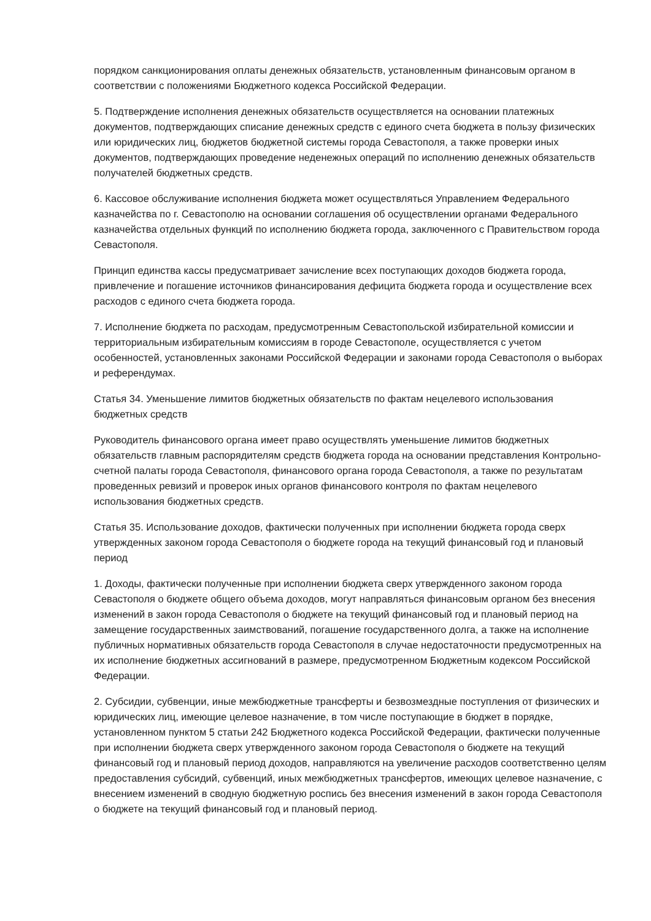порядком санкционирования оплаты денежных обязательств, установленным финансовым органом в соответствии с положениями Бюджетного кодекса Российской Федерации.
5. Подтверждение исполнения денежных обязательств осуществляется на основании платежных документов, подтверждающих списание денежных средств с единого счета бюджета в пользу физических или юридических лиц, бюджетов бюджетной системы города Севастополя, а также проверки иных документов, подтверждающих проведение неденежных операций по исполнению денежных обязательств получателей бюджетных средств.
6. Кассовое обслуживание исполнения бюджета может осуществляться Управлением Федерального казначейства по г. Севастополю на основании соглашения об осуществлении органами Федерального казначейства отдельных функций по исполнению бюджета города, заключенного с Правительством города Севастополя.
Принцип единства кассы предусматривает зачисление всех поступающих доходов бюджета города, привлечение и погашение источников финансирования дефицита бюджета города и осуществление всех расходов с единого счета бюджета города.
7. Исполнение бюджета по расходам, предусмотренным Севастопольской избирательной комиссии и территориальным избирательным комиссиям в городе Севастополе, осуществляется с учетом особенностей, установленных законами Российской Федерации и законами города Севастополя о выборах и референдумах.
Статья 34. Уменьшение лимитов бюджетных обязательств по фактам нецелевого использования бюджетных средств
Руководитель финансового органа имеет право осуществлять уменьшение лимитов бюджетных обязательств главным распорядителям средств бюджета города на основании представления Контрольно-счетной палаты города Севастополя, финансового органа города Севастополя, а также по результатам проведенных ревизий и проверок иных органов финансового контроля по фактам нецелевого использования бюджетных средств.
Статья 35. Использование доходов, фактически полученных при исполнении бюджета города сверх утвержденных законом города Севастополя о бюджете города на текущий финансовый год и плановый период
1. Доходы, фактически полученные при исполнении бюджета сверх утвержденного законом города Севастополя о бюджете общего объема доходов, могут направляться финансовым органом без внесения изменений в закон города Севастополя о бюджете на текущий финансовый год и плановый период на замещение государственных заимствований, погашение государственного долга, а также на исполнение публичных нормативных обязательств города Севастополя в случае недостаточности предусмотренных на их исполнение бюджетных ассигнований в размере, предусмотренном Бюджетным кодексом Российской Федерации.
2. Субсидии, субвенции, иные межбюджетные трансферты и безвозмездные поступления от физических и юридических лиц, имеющие целевое назначение, в том числе поступающие в бюджет в порядке, установленном пунктом 5 статьи 242 Бюджетного кодекса Российской Федерации, фактически полученные при исполнении бюджета сверх утвержденного законом города Севастополя о бюджете на текущий финансовый год и плановый период доходов, направляются на увеличение расходов соответственно целям предоставления субсидий, субвенций, иных межбюджетных трансфертов, имеющих целевое назначение, с внесением изменений в сводную бюджетную роспись без внесения изменений в закон города Севастополя о бюджете на текущий финансовый год и плановый период.